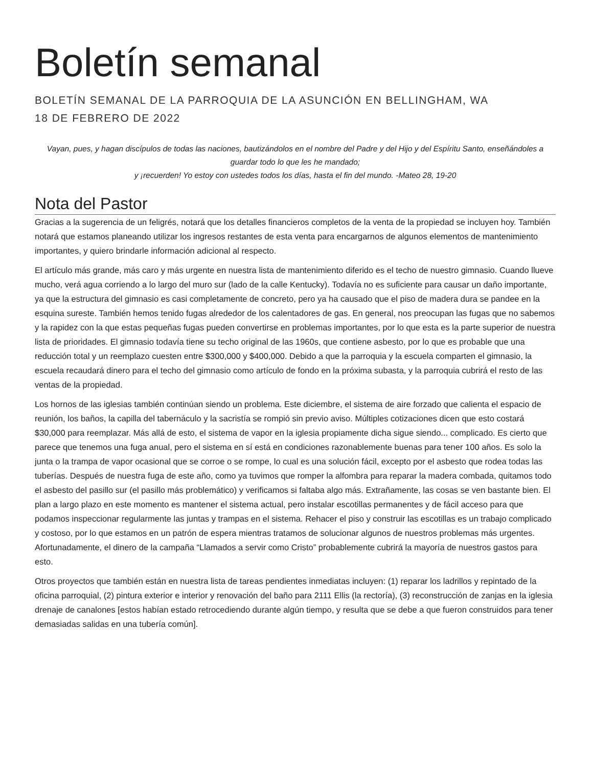Boletín semanal
BOLETÍN SEMANAL DE LA PARROQUIA DE LA ASUNCIÓN EN BELLINGHAM, WA
18 DE FEBRERO DE 2022
Vayan, pues, y hagan discípulos de todas las naciones, bautizándolos en el nombre del Padre y del Hijo y del Espíritu Santo, enseñándoles a guardar todo lo que les he mandado;
y ¡recuerden! Yo estoy con ustedes todos los días, hasta el fin del mundo. -Mateo 28, 19-20
Nota del Pastor
Gracias a la sugerencia de un feligrés, notará que los detalles financieros completos de la venta de la propiedad se incluyen hoy. También notará que estamos planeando utilizar los ingresos restantes de esta venta para encargarnos de algunos elementos de mantenimiento importantes, y quiero brindarle información adicional al respecto.
El artículo más grande, más caro y más urgente en nuestra lista de mantenimiento diferido es el techo de nuestro gimnasio. Cuando llueve mucho, verá agua corriendo a lo largo del muro sur (lado de la calle Kentucky). Todavía no es suficiente para causar un daño importante, ya que la estructura del gimnasio es casi completamente de concreto, pero ya ha causado que el piso de madera dura se pandee en la esquina sureste. También hemos tenido fugas alrededor de los calentadores de gas. En general, nos preocupan las fugas que no sabemos y la rapidez con la que estas pequeñas fugas pueden convertirse en problemas importantes, por lo que esta es la parte superior de nuestra lista de prioridades. El gimnasio todavía tiene su techo original de las 1960s, que contiene asbesto, por lo que es probable que una reducción total y un reemplazo cuesten entre $300,000 y $400,000. Debido a que la parroquia y la escuela comparten el gimnasio, la escuela recaudará dinero para el techo del gimnasio como artículo de fondo en la próxima subasta, y la parroquia cubrirá el resto de las ventas de la propiedad.
Los hornos de las iglesias también continúan siendo un problema. Este diciembre, el sistema de aire forzado que calienta el espacio de reunión, los baños, la capilla del tabernáculo y la sacristía se rompió sin previo aviso. Múltiples cotizaciones dicen que esto costará $30,000 para reemplazar. Más allá de esto, el sistema de vapor en la iglesia propiamente dicha sigue siendo... complicado. Es cierto que parece que tenemos una fuga anual, pero el sistema en sí está en condiciones razonablemente buenas para tener 100 años. Es solo la junta o la trampa de vapor ocasional que se corroe o se rompe, lo cual es una solución fácil, excepto por el asbesto que rodea todas las tuberías. Después de nuestra fuga de este año, como ya tuvimos que romper la alfombra para reparar la madera combada, quitamos todo el asbesto del pasillo sur (el pasillo más problemático) y verificamos si faltaba algo más. Extrañamente, las cosas se ven bastante bien. El plan a largo plazo en este momento es mantener el sistema actual, pero instalar escotillas permanentes y de fácil acceso para que podamos inspeccionar regularmente las juntas y trampas en el sistema. Rehacer el piso y construir las escotillas es un trabajo complicado y costoso, por lo que estamos en un patrón de espera mientras tratamos de solucionar algunos de nuestros problemas más urgentes. Afortunadamente, el dinero de la campaña “Llamados a servir como Cristo” probablemente cubrirá la mayoría de nuestros gastos para esto.
Otros proyectos que también están en nuestra lista de tareas pendientes inmediatas incluyen: (1) reparar los ladrillos y repintado de la oficina parroquial, (2) pintura exterior e interior y renovación del baño para 2111 Ellis (la rectoría), (3) reconstrucción de zanjas en la iglesia drenaje de canalones [estos habían estado retrocediendo durante algún tiempo, y resulta que se debe a que fueron construidos para tener demasiadas salidas en una tubería común].